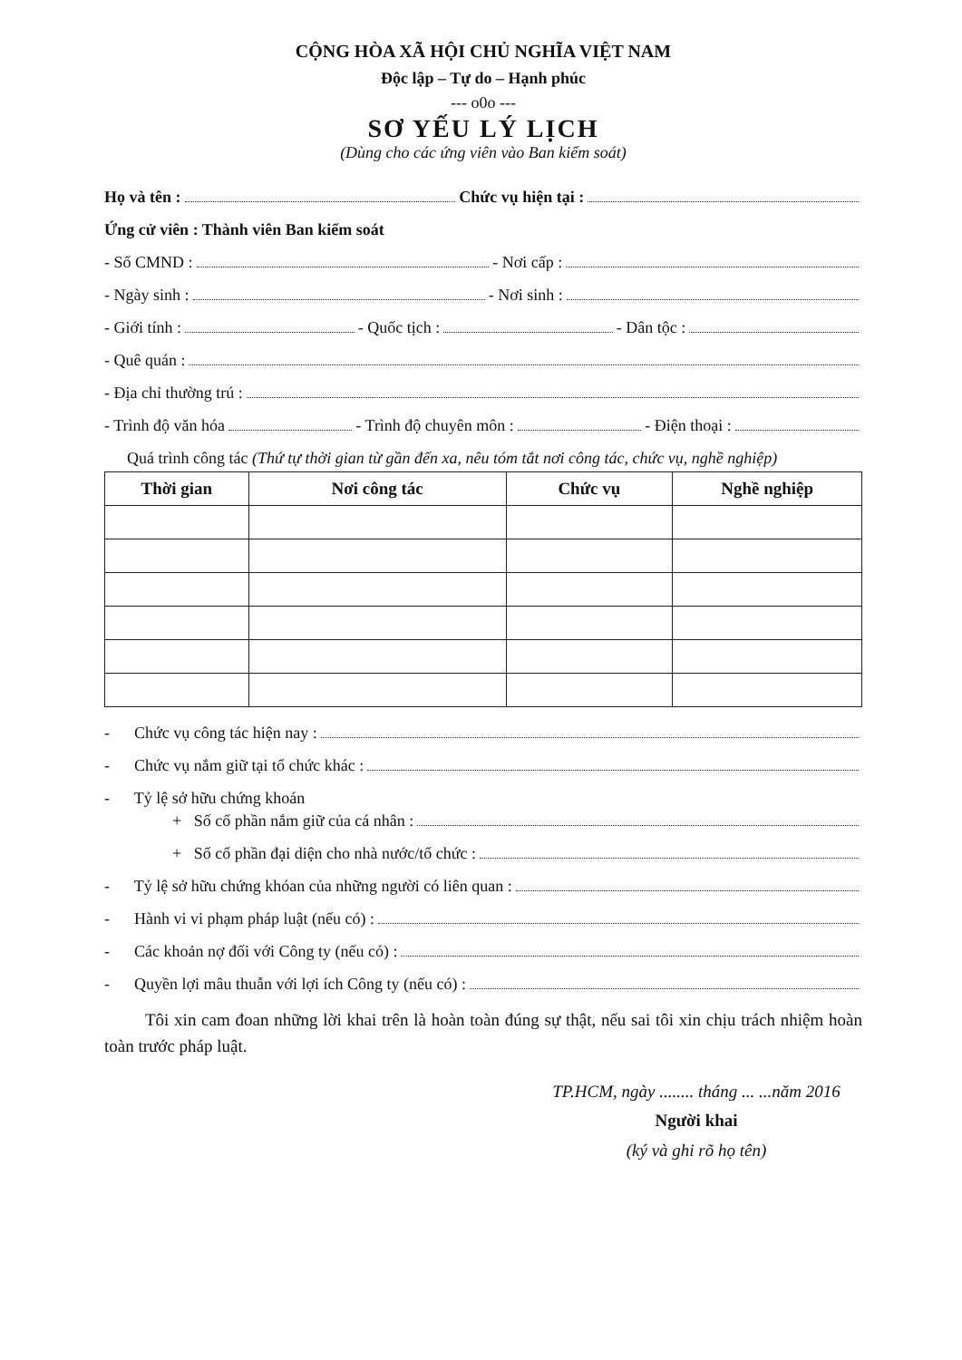CỘNG HÒA XÃ HỘI CHỦ NGHĨA VIỆT NAM
Độc lập – Tự do – Hạnh phúc
--- o0o ---
SƠ YẾU LÝ LỊCH
(Dùng cho các ứng viên vào Ban kiểm soát)
Họ và tên : Chức vụ hiện tại :
Ứng cử viên : Thành viên Ban kiểm soát
- Số CMND : - Nơi cấp :
- Ngày sinh : - Nơi sinh :
- Giới tính : - Quốc tịch : - Dân tộc :
- Quê quán :
- Địa chỉ thường trú :
- Trình độ văn hóa - Trình độ chuyên môn : - Điện thoại :
Quá trình công tác (Thứ tự thời gian từ gần đến xa, nêu tóm tắt nơi công tác, chức vụ, nghề nghiệp)
| Thời gian | Nơi công tác | Chức vụ | Nghề nghiệp |
| --- | --- | --- | --- |
- Chức vụ công tác hiện nay :
- Chức vụ nắm giữ tại tổ chức khác :
- Tỷ lệ sở hữu chứng khoán
+ Số cổ phần nắm giữ của cá nhân :
+ Số cổ phần đại diện cho nhà nước/tổ chức :
- Tỷ lệ sở hữu chứng khóan của những người có liên quan :
- Hành vi vi phạm pháp luật (nếu có) :
- Các khoản nợ đối với Công ty (nếu có) :
- Quyền lợi mâu thuẫn với lợi ích Công ty (nếu có) :
Tôi xin cam đoan những lời khai trên là hoàn toàn đúng sự thật, nếu sai tôi xin chịu trách nhiệm hoàn toàn trước pháp luật.
TP.HCM, ngày ........ tháng ... ...năm 2016
Người khai
(ký và ghi rõ họ tên)